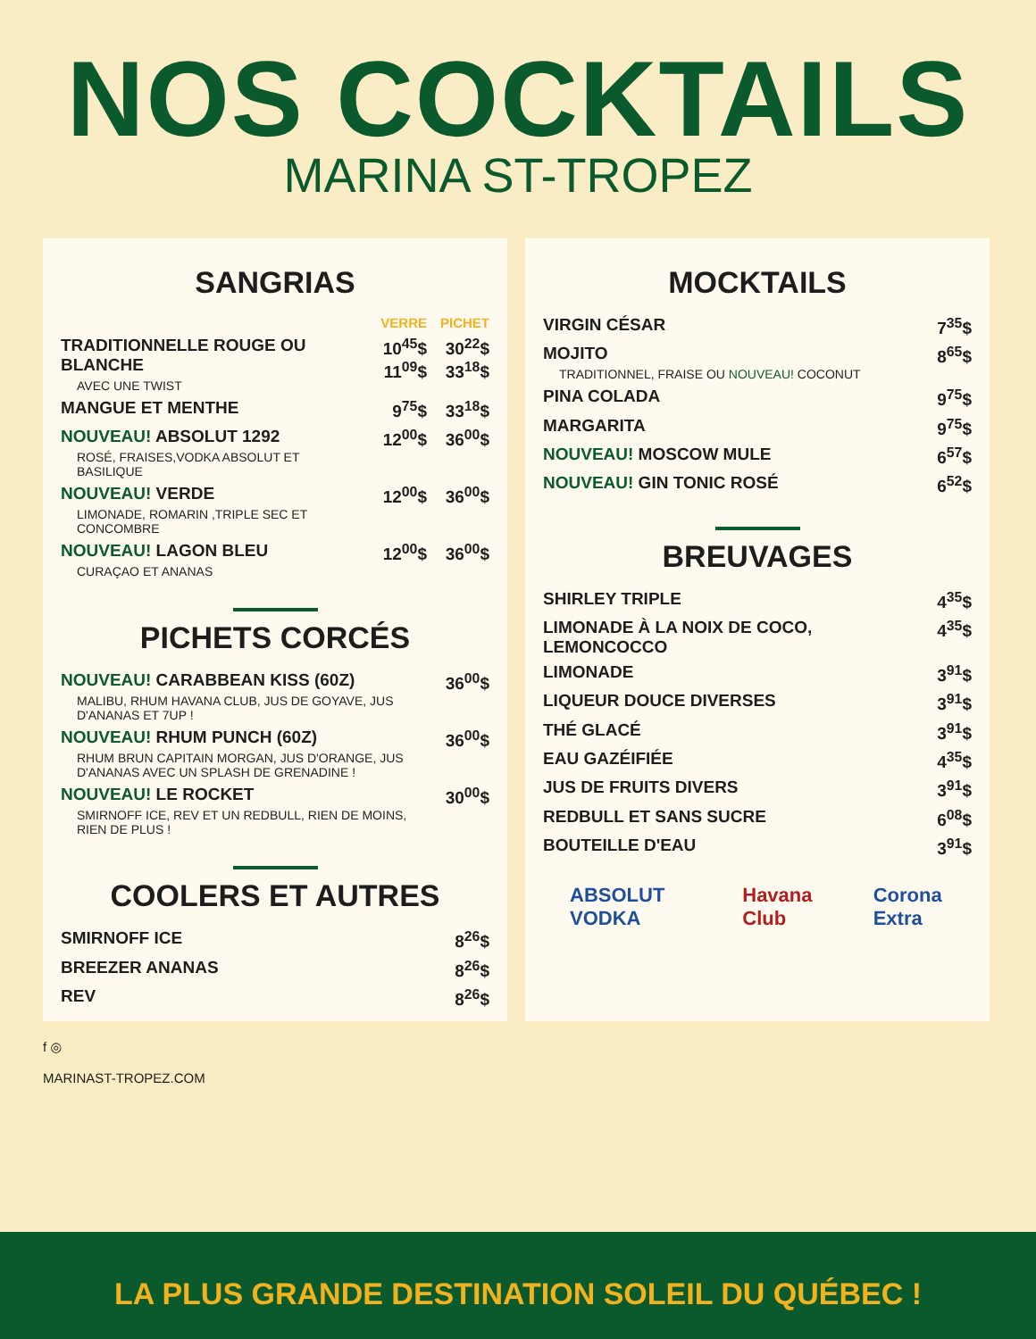NOS COCKTAILS
MARINA ST-TROPEZ
SANGRIAS
| | VERRE | PICHET |
| --- | --- | --- |
| TRADITIONNELLE ROUGE OU BLANCHE AVEC UNE TWIST | 10<sup>45</sup>$ 11<sup>09</sup>$ | 30<sup>22</sup>$ 33<sup>18</sup>$ |
| MANGUE ET MENTHE | 9<sup>75</sup>$ | 33<sup>18</sup>$ |
| NOUVEAU! ABSOLUT 1292 ROSÉ, FRAISES,VODKA ABSOLUT ET BASILIQUE | 12<sup>00</sup>$ | 36<sup>00</sup>$ |
| NOUVEAU! VERDE LIMONADE, ROMARIN ,TRIPLE SEC ET CONCOMBRE | 12<sup>00</sup>$ | 36<sup>00</sup>$ |
| NOUVEAU! LAGON BLEU CURAÇAO ET ANANAS | 12<sup>00</sup>$ | 36<sup>00</sup>$ |
PICHETS CORCÉS
| NOUVEAU! CARABBEAN KISS (60Z) MALIBU, RHUM HAVANA CLUB, JUS DE GOYAVE, JUS D'ANANAS ET 7UP ! | 36<sup>00</sup>$ |
| NOUVEAU! RHUM PUNCH (60Z) RHUM BRUN CAPITAIN MORGAN, JUS D'ORANGE, JUS D'ANANAS AVEC UN SPLASH DE GRENADINE ! | 36<sup>00</sup>$ |
| NOUVEAU! LE ROCKET SMIRNOFF ICE, REV ET UN REDBULL, RIEN DE MOINS, RIEN DE PLUS ! | 30<sup>00</sup>$ |
COOLERS ET AUTRES
| SMIRNOFF ICE | 8<sup>26</sup>$ |
| BREEZER ANANAS | 8<sup>26</sup>$ |
| REV | 8<sup>26</sup>$ |
MOCKTAILS
| VIRGIN CÉSAR | 7<sup>35</sup>$ |
| MOJITO TRADITIONNEL, FRAISE OU NOUVEAU! COCONUT | 8<sup>65</sup>$ |
| PINA COLADA | 9<sup>75</sup>$ |
| MARGARITA | 9<sup>75</sup>$ |
| NOUVEAU! MOSCOW MULE | 6<sup>57</sup>$ |
| NOUVEAU! GIN TONIC ROSÉ | 6<sup>52</sup>$ |
BREUVAGES
| SHIRLEY TRIPLE | 4<sup>35</sup>$ |
| LIMONADE À LA NOIX DE COCO, LEMONCOCCO | 4<sup>35</sup>$ |
| LIMONADE | 3<sup>91</sup>$ |
| LIQUEUR DOUCE DIVERSES | 3<sup>91</sup>$ |
| THÉ GLACÉ | 3<sup>91</sup>$ |
| EAU GAZÉIFIÉE | 4<sup>35</sup>$ |
| JUS DE FRUITS DIVERS | 3<sup>91</sup>$ |
| REDBULL ET SANS SUCRE | 6<sup>08</sup>$ |
| BOUTEILLE D'EAU | 3<sup>91</sup>$ |
ABSOLUT VODKA Havana Club Corona Extra
f ◎
MARINAST-TROPEZ.COM
LA PLUS GRANDE DESTINATION SOLEIL DU QUÉBEC !